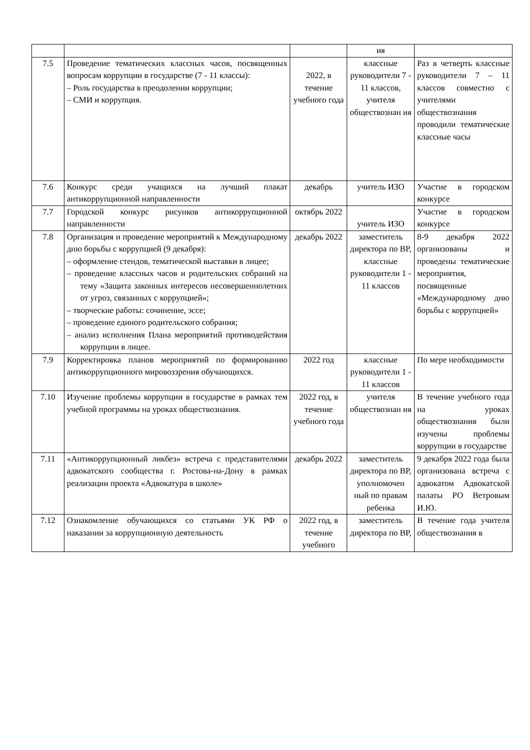| | | | ия | |
| 7.5 | Проведение тематических классных часов, посвященных вопросам коррупции в государстве (7 - 11 классы): – Роль государства в преодолении коррупции; – СМИ и коррупция. | 2022, в течение учебного года | классные руководители 7 - 11 классов, учителя обществознан ия | Раз в четверть классные руководители 7 – 11 классов совместно с учителями обществознания проводили тематические классные часы |
| 7.6 | Конкурс среди учащихся на лучший плакат антикоррупционной направленности | декабрь | учитель ИЗО | Участие в городском конкурсе |
| 7.7 | Городской конкурс рисунков антикоррупционной направленности | октябрь 2022 | учитель ИЗО | Участие в городском конкурсе |
| 7.8 | Организация и проведение мероприятий к Международному дню борьбы с коррупцией (9 декабря): – оформление стендов, тематической выставки в лицее; – проведение классных часов и родительских собраний на тему «Защита законных интересов несовершеннолетних от угроз, связанных с коррупцией»; – творческие работы: сочинение, эссе; – проведение единого родительского собрания; – анализ исполнения Плана мероприятий противодействия коррупции в лицее. | декабрь 2022 | заместитель директора по ВР, классные руководители 1 - 11 классов | 8-9 декабря 2022 организованы и проведены тематические мероприятия, посвященные «Международному дню борьбы с коррупцией» |
| 7.9 | Корректировка планов мероприятий по формированию антикоррупционного мировоззрения обучающихся. | 2022 год | классные руководители 1 - 11 классов | По мере необходимости |
| 7.10 | Изучение проблемы коррупции в государстве в рамках тем учебной программы на уроках обществознания. | 2022 год, в течение учебного года | учителя обществознан ия | В течение учебного года на уроках обществознания были изучены проблемы коррупции в государстве |
| 7.11 | «Антикоррупционный ликбез» встреча с представителями адвокатского сообщества г. Ростова-на-Дону в рамках реализации проекта «Адвокатура в школе» | декабрь 2022 | заместитель директора по ВР, уполномочен ный по правам ребенка | 9 декабря 2022 года была организована встреча с адвокатом Адвокатской палаты РО Ветровым И.Ю. |
| 7.12 | Ознакомление обучающихся со статьями УК РФ о наказании за коррупционную деятельность | 2022 год, в течение учебного | заместитель директора по ВР, | В течение года учителя обществознания в |